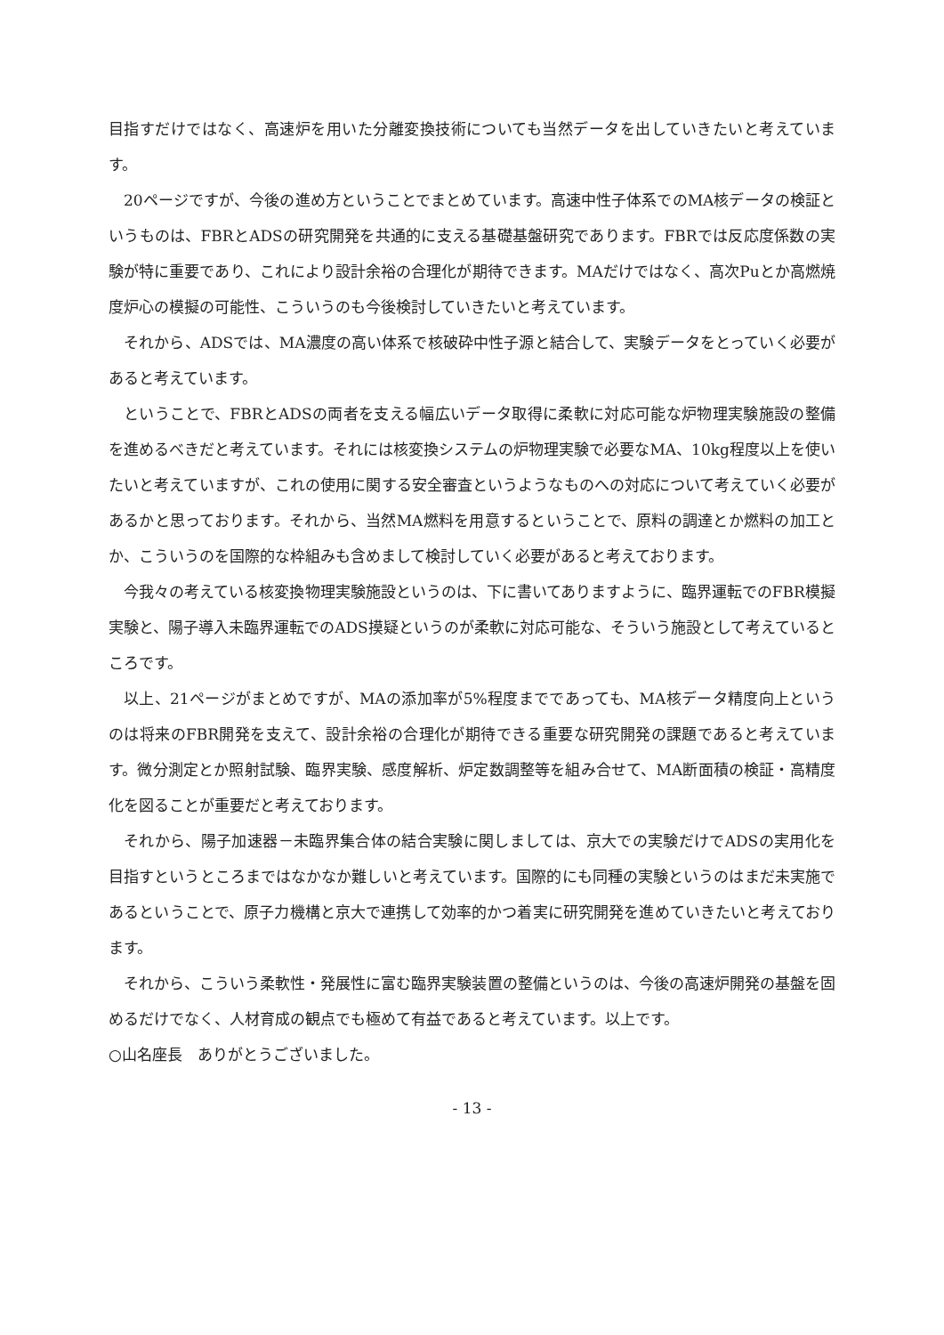目指すだけではなく、高速炉を用いた分離変換技術についても当然データを出していきたいと考えています。
20ページですが、今後の進め方ということでまとめています。高速中性子体系でのMA核データの検証というものは、FBRとADSの研究開発を共通的に支える基礎基盤研究であります。FBRでは反応度係数の実験が特に重要であり、これにより設計余裕の合理化が期待できます。MAだけではなく、高次Puとか高燃焼度炉心の模擬の可能性、こういうのも今後検討していきたいと考えています。
それから、ADSでは、MA濃度の高い体系で核破砕中性子源と結合して、実験データをとっていく必要があると考えています。
ということで、FBRとADSの両者を支える幅広いデータ取得に柔軟に対応可能な炉物理実験施設の整備を進めるべきだと考えています。それには核変換システムの炉物理実験で必要なMA、10kg程度以上を使いたいと考えていますが、これの使用に関する安全審査というようなものへの対応について考えていく必要があるかと思っております。それから、当然MA燃料を用意するということで、原料の調達とか燃料の加工とか、こういうのを国際的な枠組みも含めまして検討していく必要があると考えております。
今我々の考えている核変換物理実験施設というのは、下に書いてありますように、臨界運転でのFBR模擬実験と、陽子導入未臨界運転でのADS摸疑というのが柔軟に対応可能な、そういう施設として考えているところです。
以上、21ページがまとめですが、MAの添加率が5%程度までであっても、MA核データ精度向上というのは将来のFBR開発を支えて、設計余裕の合理化が期待できる重要な研究開発の課題であると考えています。微分測定とか照射試験、臨界実験、感度解析、炉定数調整等を組み合せて、MA断面積の検証・高精度化を図ることが重要だと考えております。
それから、陽子加速器－未臨界集合体の結合実験に関しましては、京大での実験だけでADSの実用化を目指すというところまではなかなか難しいと考えています。国際的にも同種の実験というのはまだ未実施であるということで、原子力機構と京大で連携して効率的かつ着実に研究開発を進めていきたいと考えております。
それから、こういう柔軟性・発展性に富む臨界実験装置の整備というのは、今後の高速炉開発の基盤を固めるだけでなく、人材育成の観点でも極めて有益であると考えています。以上です。
○山名座長　ありがとうございました。
- 13 -